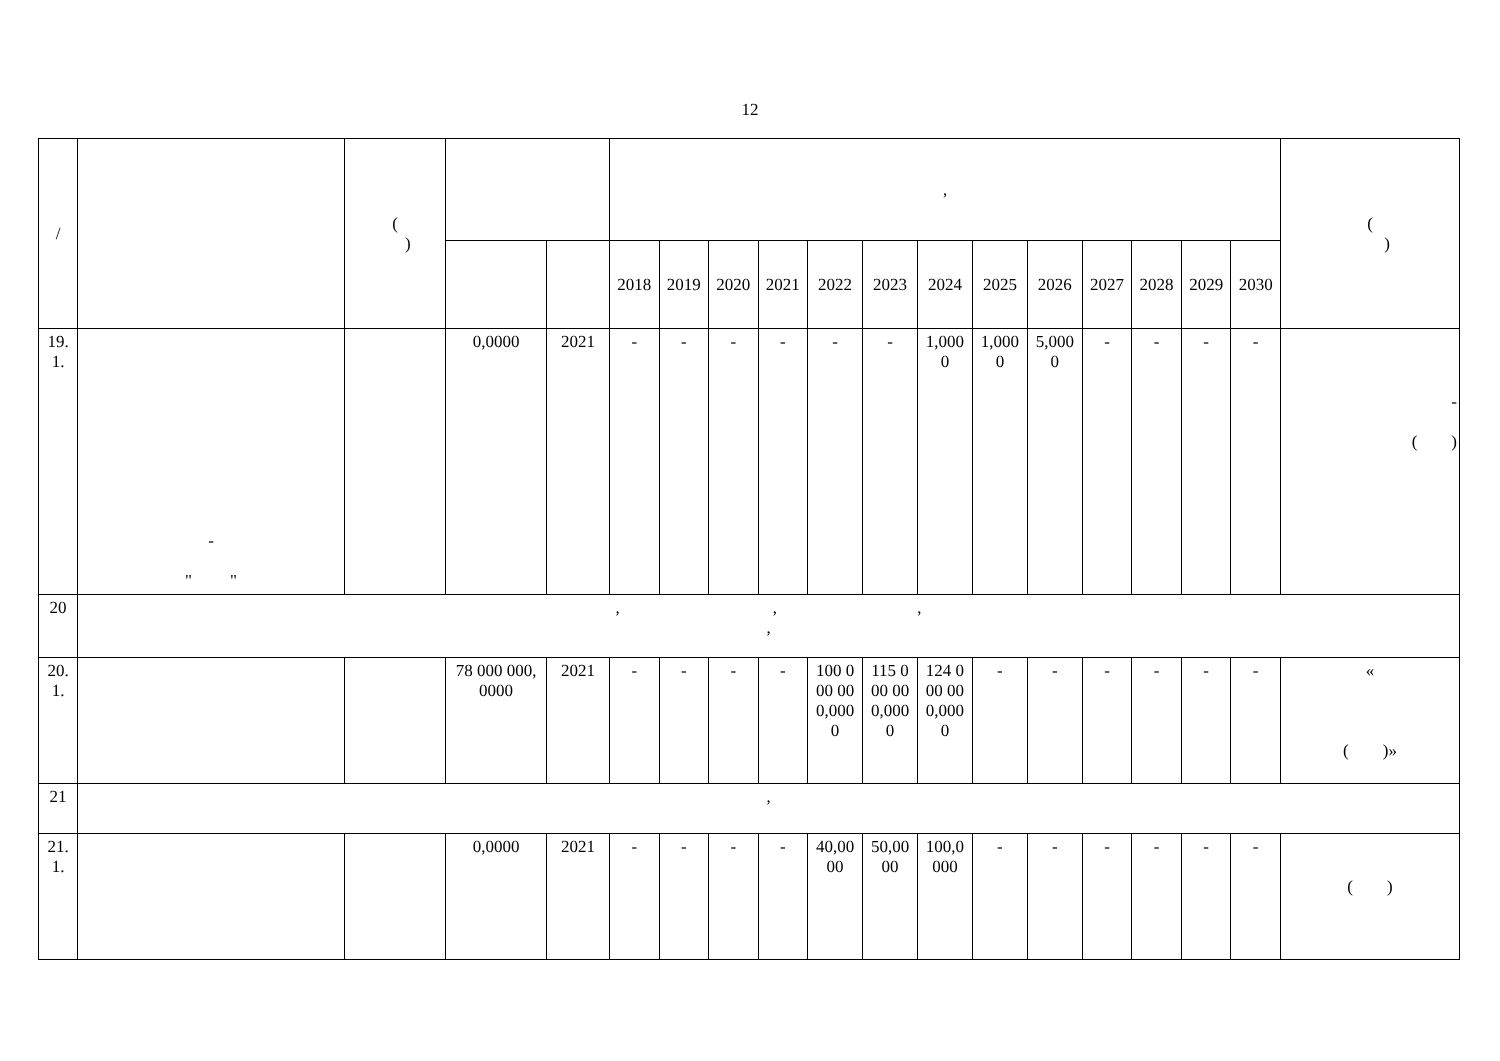12
| / | | ( ) | | | , | | | | | | | | | | | | | ( ) |
| --- | --- | --- | --- | --- | --- | --- | --- | --- | --- | --- | --- | --- | --- | --- | --- | --- | --- | --- |
| | | | | | 2018 | 2019 | 2020 | 2021 | 2022 | 2023 | 2024 | 2025 | 2026 | 2027 | 2028 | 2029 | 2030 | |
| 19. 1. | - " " | | 0,0000 | 2021 | - | - | - | - | - | - | 1,000 0 | 1,000 0 | 5,000 0 | - | - | - | - | - ( ) |
| 20 | , , , , | | | | | | | | | | | | | | | | | |
| 20. 1. | | | 78 000 000, 0000 | 2021 | - | - | - | - | 100 0 00 00 0,000 0 | 115 0 00 00 0,000 0 | 124 0 00 00 0,000 0 | - | - | - | - | - | - | « ( )» |
| 21 | , | | | | | | | | | | | | | | | | | |
| 21. 1. | | | 0,0000 | 2021 | - | - | - | - | 40,00 00 | 50,00 00 | 100,0 000 | - | - | - | - | - | - | ( ) |